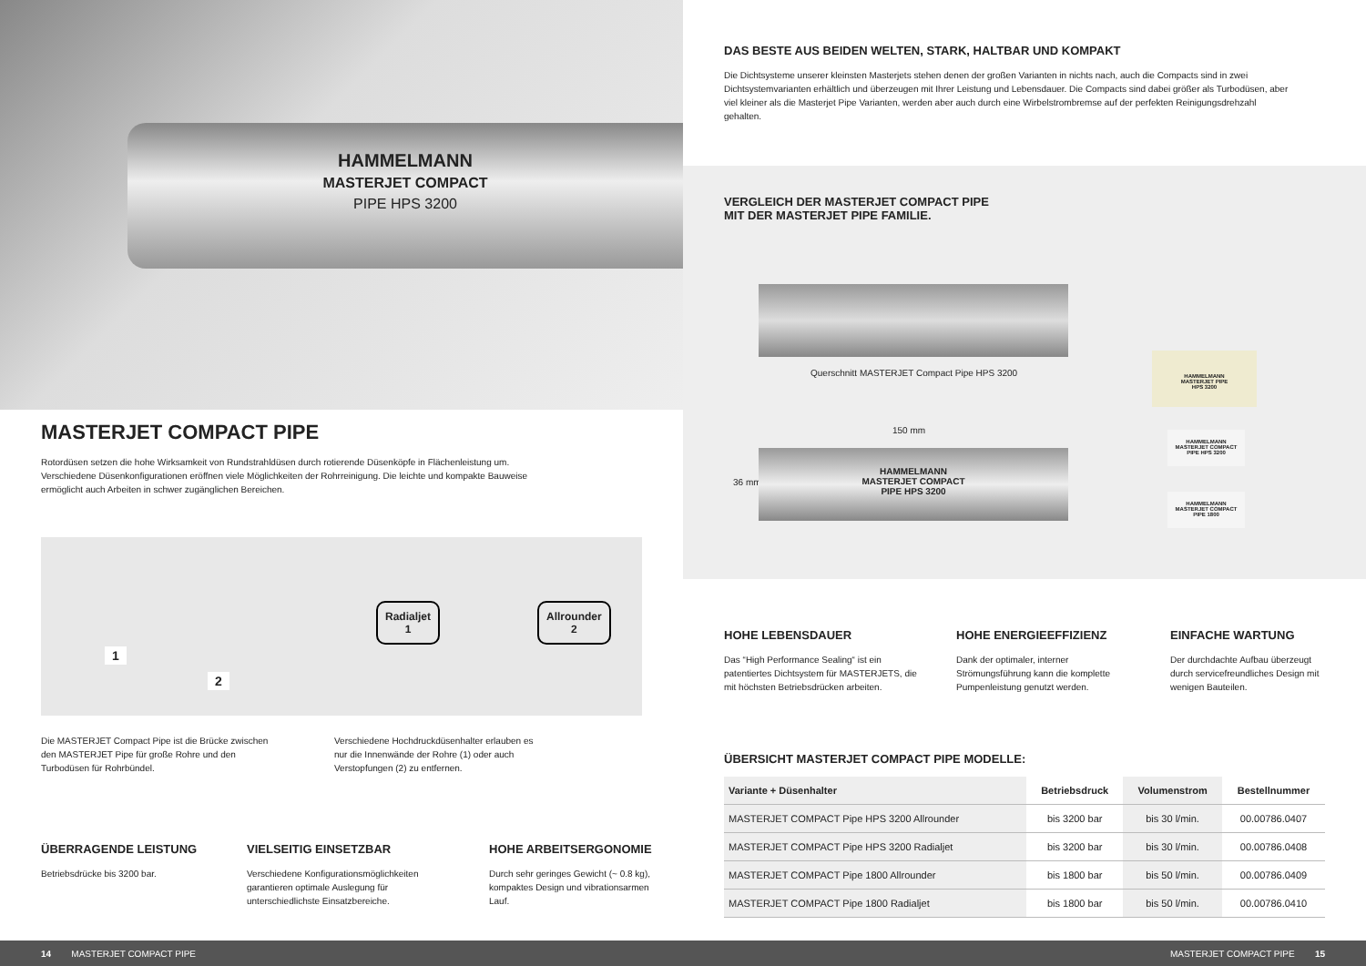HAMMELMANN
MASTERJET COMPACT
PIPE HPS 3200
MASTERJET COMPACT PIPE
Rotordüsen setzen die hohe Wirksamkeit von Rundstrahldüsen durch rotierende Düsenköpfe in Flächenleistung um. Verschiedene Düsenkonfigurationen eröffnen viele Möglichkeiten der Rohrreinigung. Die leichte und kompakte Bauweise ermöglicht auch Arbeiten in schwer zugänglichen Bereichen.
1
2
Radialjet
1
Allrounder
2
Die MASTERJET Compact Pipe ist die Brücke zwischen den MASTERJET Pipe für große Rohre und den Turbodüsen für Rohrbündel.
Verschiedene Hochdruckdüsenhalter erlauben es nur die Innenwände der Rohre (1) oder auch Verstopfungen (2) zu entfernen.
ÜBERRAGENDE LEISTUNG
Betriebsdrücke bis 3200 bar.
VIELSEITIG EINSETZBAR
Verschiedene Konfigurationsmöglichkeiten garantieren optimale Auslegung für unterschiedlichste Einsatzbereiche.
HOHE ARBEITSERGONOMIE
Durch sehr geringes Gewicht (~ 0.8 kg), kompaktes Design und vibrationsarmen Lauf.
DAS BESTE AUS BEIDEN WELTEN, STARK, HALTBAR UND KOMPAKT
Die Dichtsysteme unserer kleinsten Masterjets stehen denen der großen Varianten in nichts nach, auch die Compacts sind in zwei Dichtsystemvarianten erhältlich und überzeugen mit Ihrer Leistung und Lebensdauer. Die Compacts sind dabei größer als Turbodüsen, aber viel kleiner als die Masterjet Pipe Varianten, werden aber auch durch eine Wirbelstrombremse auf der perfekten Reinigungsdrehzahl gehalten.
VERGLEICH DER MASTERJET COMPACT PIPE
MIT DER MASTERJET PIPE FAMILIE.
Querschnitt MASTERJET Compact Pipe HPS 3200
150 mm
36 mm
HAMMELMANN
MASTERJET COMPACT
PIPE HPS 3200
HAMMELMANN
MASTERJET PIPE
HPS 3200
HAMMELMANN
MASTERJET COMPACT
PIPE HPS 3200
HAMMELMANN
MASTERJET COMPACT
PIPE 1800
HOHE LEBENSDAUER
Das “High Performance Sealing“ ist ein patentiertes Dichtsystem für MASTERJETS, die mit höchsten Betriebsdrücken arbeiten.
HOHE ENERGIEEFFIZIENZ
Dank der optimaler, interner Strömungsführung kann die komplette Pumpenleistung genutzt werden.
EINFACHE WARTUNG
Der durchdachte Aufbau überzeugt durch servicefreundliches Design mit wenigen Bauteilen.
ÜBERSICHT MASTERJET COMPACT PIPE MODELLE:
| Variante + Düsenhalter | Betriebsdruck | Volumenstrom | Bestellnummer |
| --- | --- | --- | --- |
| MASTERJET COMPACT Pipe HPS 3200 Allrounder | bis 3200 bar | bis 30 l/min. | 00.00786.0407 |
| MASTERJET COMPACT Pipe HPS 3200 Radialjet | bis 3200 bar | bis 30 l/min. | 00.00786.0408 |
| MASTERJET COMPACT Pipe 1800 Allrounder | bis 1800 bar | bis 50 l/min. | 00.00786.0409 |
| MASTERJET COMPACT Pipe 1800 Radialjet | bis 1800 bar | bis 50 l/min. | 00.00786.0410 |
14 MASTERJET COMPACT PIPE MASTERJET COMPACT PIPE 15